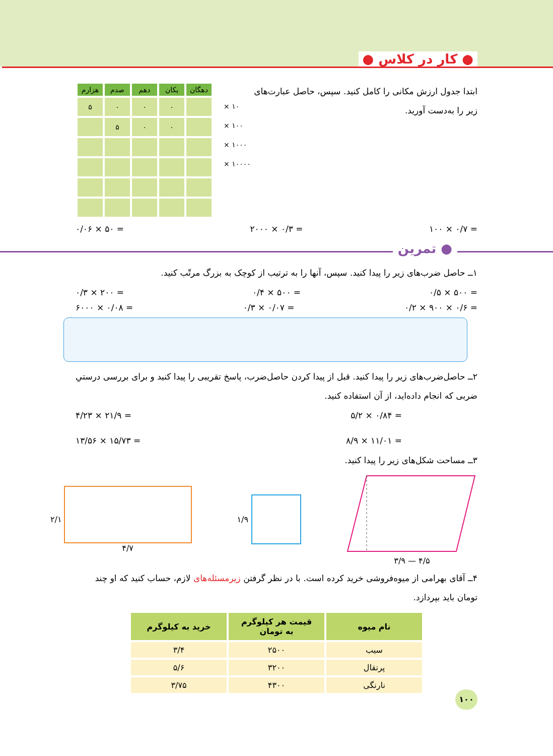● کار در کلاس ●
ابتدا جدول ارزش مکانی را کامل کنید. سپس، حاصل عبارت‌های زیر را به‌دست آورید.
| دهگان | یکان | دهم | صدم | هزارم |
| --- | --- | --- | --- | --- |
| | ۰ | ۰ | ۰ | ۵ |
| | ۰ | ۰ | ۵ | |
× ۱۰
× ۱۰۰
× ۱۰۰۰
× ۱۰۰۰۰
۰/۰۶ × ۵۰ = ۲۰۰۰ × ۰/۳ = ۱۰۰ × ۰/۷ =
● تمرین
۱ــ حاصل ضرب‌های زیر را پیدا کنید. سپس، آنها را به ترتیب از کوچک به بزرگ مرتّب کنید.
۰/۳ × ۲۰۰ = ۰/۴ × ۵۰۰ = ۰/۵ × ۵۰۰ =
۶۰۰۰ × ۰/۰۸ = ۰/۳ × ۰/۰۷ = ۰/۲ × ۹۰۰ × ۰/۶ =
۲ــ حاصل‌ضرب‌های زیر را پیدا کنید. قبل از پیدا کردن حاصل‌ضرب، پاسخ تقریبی را پیدا کنید و برای بررسی درستیِ ضربی که انجام داده‌اید، از آن استفاده کنید.
۴/۲۳ × ۲۱/۹ = ۵/۲ × ۰/۸۴ =
۱۳/۵۶ × ۱۵/۷۳ = ۸/۹ × ۱۱/۰۱ =
۳ــ مساحت شکل‌های زیر را پیدا کنید.
۲/۱ ۴/۷ ۱/۹ ۳/۹ — ۴/۵
۴ــ آقای بهرامی از میوه‌فروشی خرید کرده است. با در نظر گرفتن زیرمسئله‌های لازم، حساب کنید که او چند تومان باید بپردازد.
| نام میوه | قیمت هر کیلوگرم به تومان | خرید به کیلوگرم |
| --- | --- | --- |
| سیب | ۲۵۰۰ | ۳/۴ |
| پرتقال | ۳۲۰۰ | ۵/۶ |
| نارنگی | ۴۳۰۰ | ۳/۷۵ |
۱۰۰